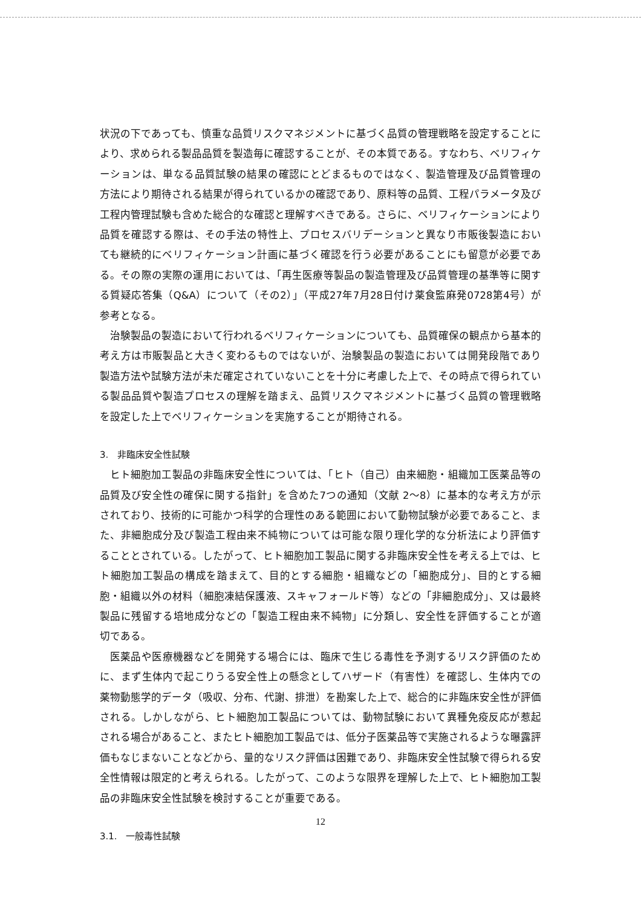状況の下であっても、慎重な品質リスクマネジメントに基づく品質の管理戦略を設定することにより、求められる製品品質を製造毎に確認することが、その本質である。すなわち、ベリフィケーションは、単なる品質試験の結果の確認にとどまるものではなく、製造管理及び品質管理の方法により期待される結果が得られているかの確認であり、原料等の品質、工程パラメータ及び工程内管理試験も含めた総合的な確認と理解すべきである。さらに、ベリフィケーションにより品質を確認する際は、その手法の特性上、プロセスバリデーションと異なり市販後製造においても継続的にベリフィケーション計画に基づく確認を行う必要があることにも留意が必要である。その際の実際の運用においては、「再生医療等製品の製造管理及び品質管理の基準等に関する質疑応答集（Q&A）について（その2）」（平成27年7月28日付け薬食監麻発0728第4号）が参考となる。
治験製品の製造において行われるベリフィケーションについても、品質確保の観点から基本的考え方は市販製品と大きく変わるものではないが、治験製品の製造においては開発段階であり製造方法や試験方法が未だ確定されていないことを十分に考慮した上で、その時点で得られている製品品質や製造プロセスの理解を踏まえ、品質リスクマネジメントに基づく品質の管理戦略を設定した上でベリフィケーションを実施することが期待される。
3. 非臨床安全性試験
ヒト細胞加工製品の非臨床安全性については、「ヒト（自己）由来細胞・組織加工医薬品等の品質及び安全性の確保に関する指針」を含めた7つの通知（文献 2～8）に基本的な考え方が示されており、技術的に可能かつ科学的合理性のある範囲において動物試験が必要であること、また、非細胞成分及び製造工程由来不純物については可能な限り理化学的な分析法により評価することとされている。したがって、ヒト細胞加工製品に関する非臨床安全性を考える上では、ヒト細胞加工製品の構成を踏まえて、目的とする細胞・組織などの「細胞成分」、目的とする細胞・組織以外の材料（細胞凍結保護液、スキャフォールド等）などの「非細胞成分」、又は最終製品に残留する培地成分などの「製造工程由来不純物」に分類し、安全性を評価することが適切である。
医薬品や医療機器などを開発する場合には、臨床で生じる毒性を予測するリスク評価のために、まず生体内で起こりうる安全性上の懸念としてハザード（有害性）を確認し、生体内での薬物動態学的データ（吸収、分布、代謝、排泄）を勘案した上で、総合的に非臨床安全性が評価される。しかしながら、ヒト細胞加工製品については、動物試験において異種免疫反応が惹起される場合があること、またヒト細胞加工製品では、低分子医薬品等で実施されるような曝露評価もなじまないことなどから、量的なリスク評価は困難であり、非臨床安全性試験で得られる安全性情報は限定的と考えられる。したがって、このような限界を理解した上で、ヒト細胞加工製品の非臨床安全性試験を検討することが重要である。
3.1. 一般毒性試験
12